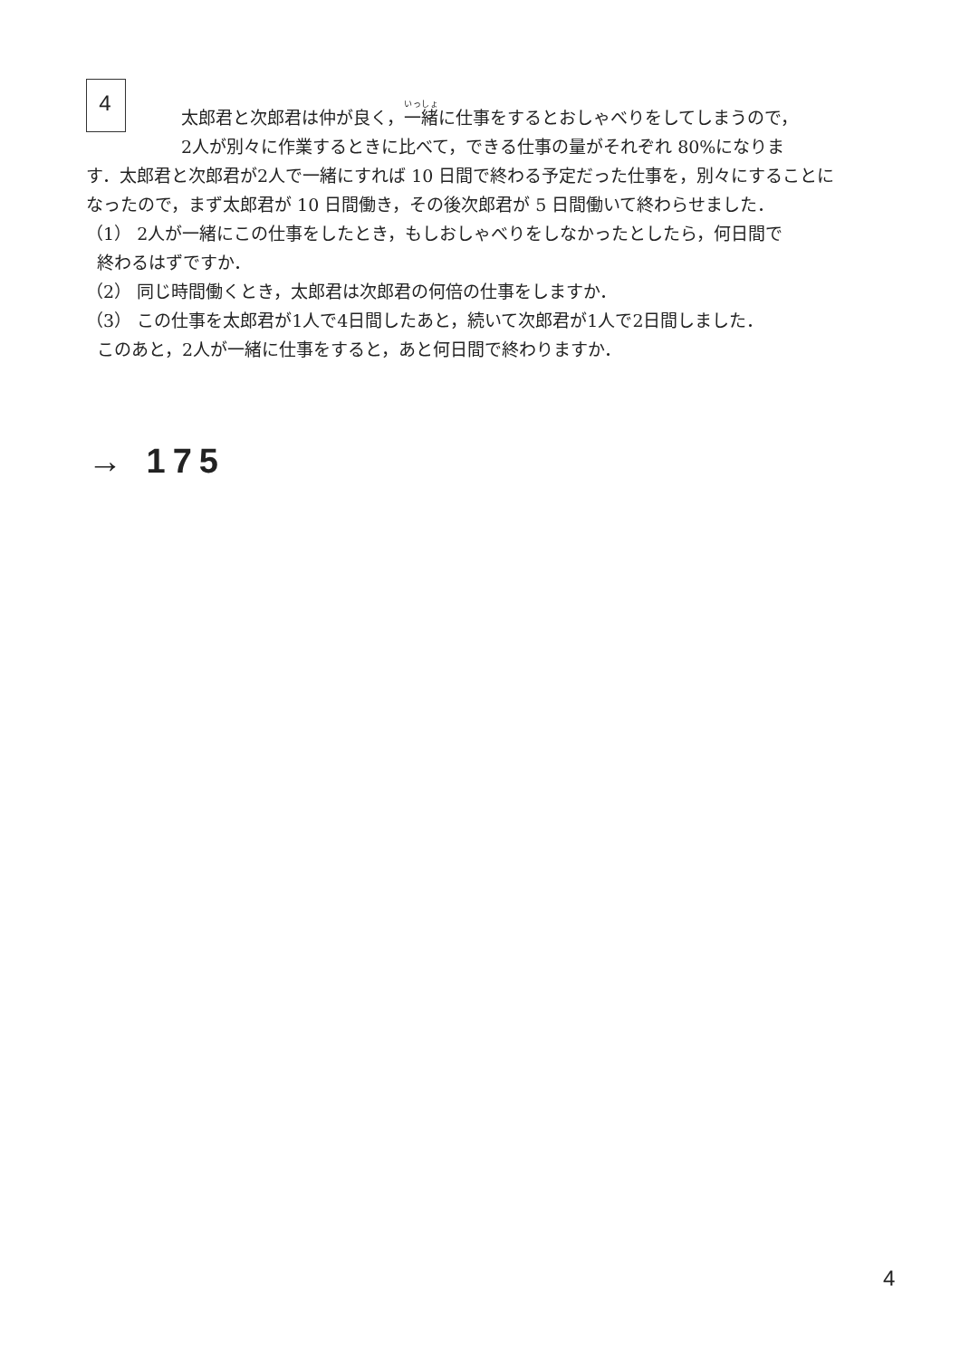4
太郎君と次郎君は仲が良く，一緒に仕事をするとおしゃべりをしてしまうので，
2人が別々に作業するときに比べて，できる仕事の量がそれぞれ 80%になりま
す．太郎君と次郎君が2人で一緒にすれば 10 日間で終わる予定だった仕事を，別々にすることになったので，まず太郎君が 10 日間働き，その後次郎君が 5 日間働いて終わらせました．
（1） 2人が一緒にこの仕事をしたとき，もしおしゃべりをしなかったとしたら，何日間で
終わるはずですか．
（2） 同じ時間働くとき，太郎君は次郎君の何倍の仕事をしますか．
（3） この仕事を太郎君が1人で4日間したあと，続いて次郎君が1人で2日間しました．
このあと，2人が一緒に仕事をすると，あと何日間で終わりますか．
→ 175
4